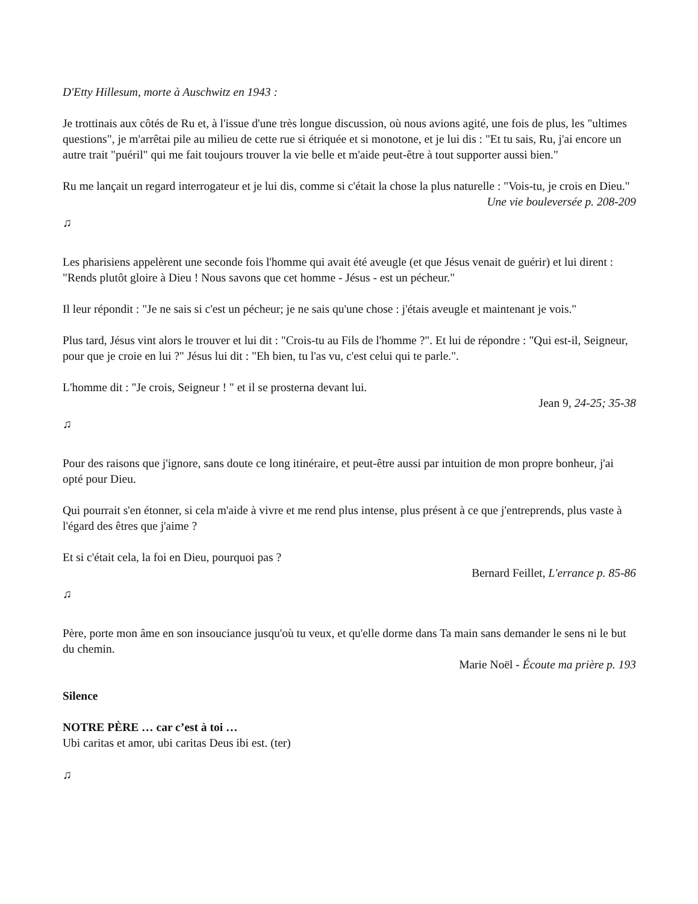D'Etty Hillesum, morte à Auschwitz en 1943 :
Je trottinais aux côtés de Ru et, à l'issue d'une très longue discussion, où nous avions agité, une fois de plus, les "ultimes questions", je m'arrêtai pile au milieu de cette rue si étriquée et si monotone, et je lui dis : "Et tu sais, Ru, j'ai encore un autre trait "puéril" qui me fait toujours trouver la vie belle et m'aide peut-être à tout supporter aussi bien."
Ru me lançait un regard interrogateur et je lui dis, comme si c'était la chose la plus naturelle : "Vois-tu, je crois en Dieu."
Une vie bouleversée p. 208-209
♫
Les pharisiens appelèrent une seconde fois l'homme qui avait été aveugle (et que Jésus venait de guérir) et lui dirent : "Rends plutôt gloire à Dieu ! Nous savons que cet homme - Jésus - est un pécheur."
Il leur répondit : "Je ne sais si c'est un pécheur; je ne sais qu'une chose : j'étais aveugle et maintenant je vois."
Plus tard, Jésus vint alors le trouver et lui dit : "Crois-tu au Fils de l'homme ?". Et lui de répondre : "Qui est-il, Seigneur, pour que je croie en lui ?" Jésus lui dit : "Eh bien, tu l'as vu, c'est celui qui te parle.".
L'homme dit : "Je crois, Seigneur ! " et il se prosterna devant lui.
Jean 9, 24-25; 35-38
♫
Pour des raisons que j'ignore, sans doute ce long itinéraire, et peut-être aussi par intuition de mon propre bonheur, j'ai opté pour Dieu.
Qui pourrait s'en étonner, si cela m'aide à vivre et me rend plus intense, plus présent à ce que j'entreprends, plus vaste à l'égard des êtres que j'aime ?
Et si c'était cela, la foi en Dieu, pourquoi pas ?
Bernard Feillet, L'errance p. 85-86
♫
Père, porte mon âme en son insouciance jusqu'où tu veux, et qu'elle dorme dans Ta main sans demander le sens ni le but du chemin.
Marie Noël - Écoute ma prière p. 193
Silence
NOTRE PÈRE … car c’est à toi …
Ubi caritas et amor, ubi caritas Deus ibi est. (ter)
♫